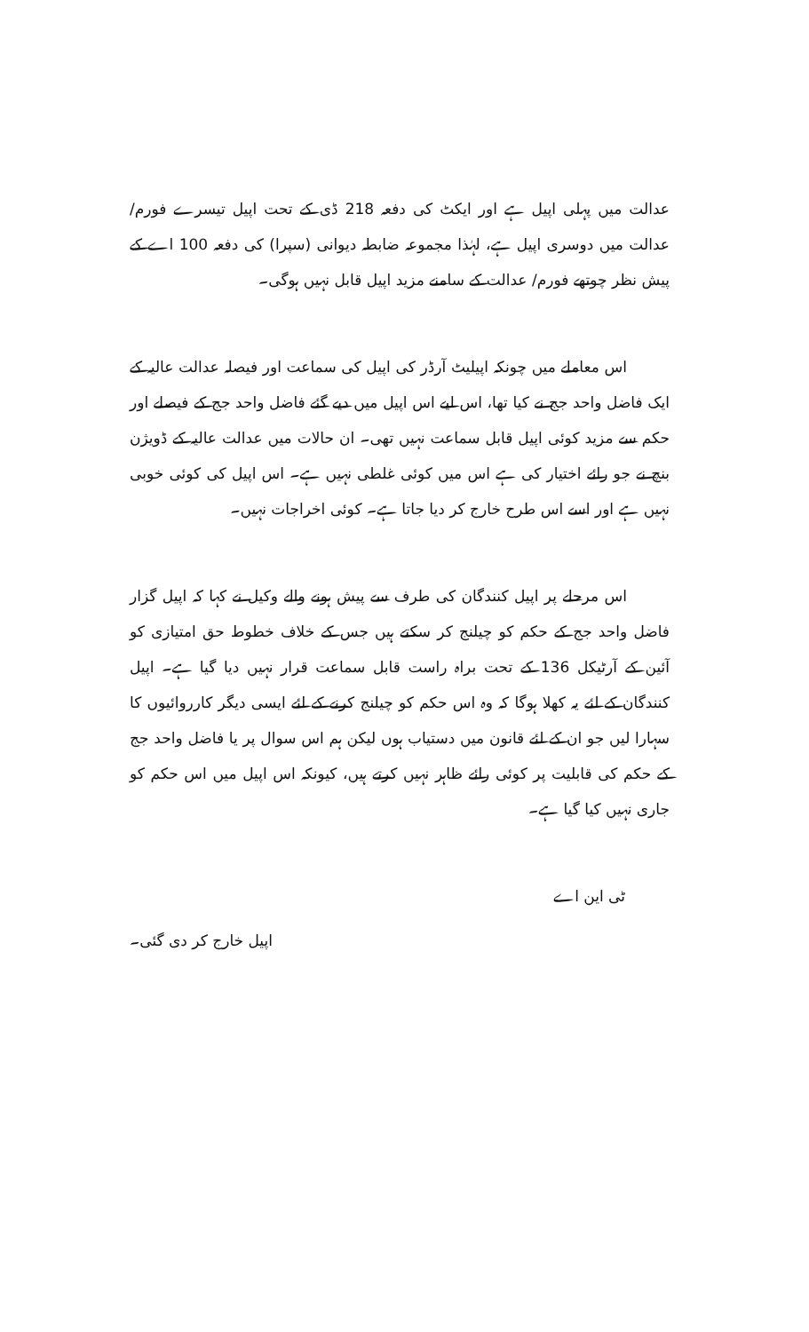عدالت میں پہلی اپیل ہے اور ایکٹ کی دفعہ 218 ڈی کے تحت اپیل تیسرے فورم/ عدالت میں دوسری اپیل ہے، لہٰذا مجموعہ ضابطہ دیوانی (سپرا) کی دفعہ 100 اے کے پیش نظر چوتھے فورم/ عدالت کے سامنے مزید اپیل قابل نہیں ہوگی۔
اس معاملے میں چونکہ اپیلیٹ آرڈر کی اپیل کی سماعت اور فیصلہ عدالت عالیہ کے ایک فاضل واحد جج نے کیا تھا، اس لیے اس اپیل میں دیے گئے فاضل واحد جج کے فیصلے اور حکم سے مزید کوئی اپیل قابل سماعت نہیں تھی۔ ان حالات میں عدالت عالیہ کے ڈویژن بنچ نے جو رائے اختیار کی ہے اس میں کوئی غلطی نہیں ہے۔ اس اپیل کی کوئی خوبی نہیں ہے اور اسے اس طرح خارج کر دیا جاتا ہے۔ کوئی اخراجات نہیں۔
اس مرحلے پر اپیل کنندگان کی طرف سے پیش ہونے والے وکیل نے کہا کہ اپیل گزار فاضل واحد جج کے حکم کو چیلنج کر سکتے ہیں جس کے خلاف خطوط حق امتیازی کو آئین کے آرٹیکل 136 کے تحت براہ راست قابل سماعت قرار نہیں دیا گیا ہے۔ اپیل کنندگان کے لئے یہ کھلا ہوگا کہ وہ اس حکم کو چیلنج کرنے کے لئے ایسی دیگر کارروائیوں کا سہارا لیں جو ان کے لئے قانون میں دستیاب ہوں لیکن ہم اس سوال پر یا فاضل واحد جج کے حکم کی قابلیت پر کوئی رائے ظاہر نہیں کرتے ہیں، کیونکہ اس اپیل میں اس حکم کو جاری نہیں کیا گیا ہے۔
ٹی این اے
اپیل خارج کر دی گئی۔